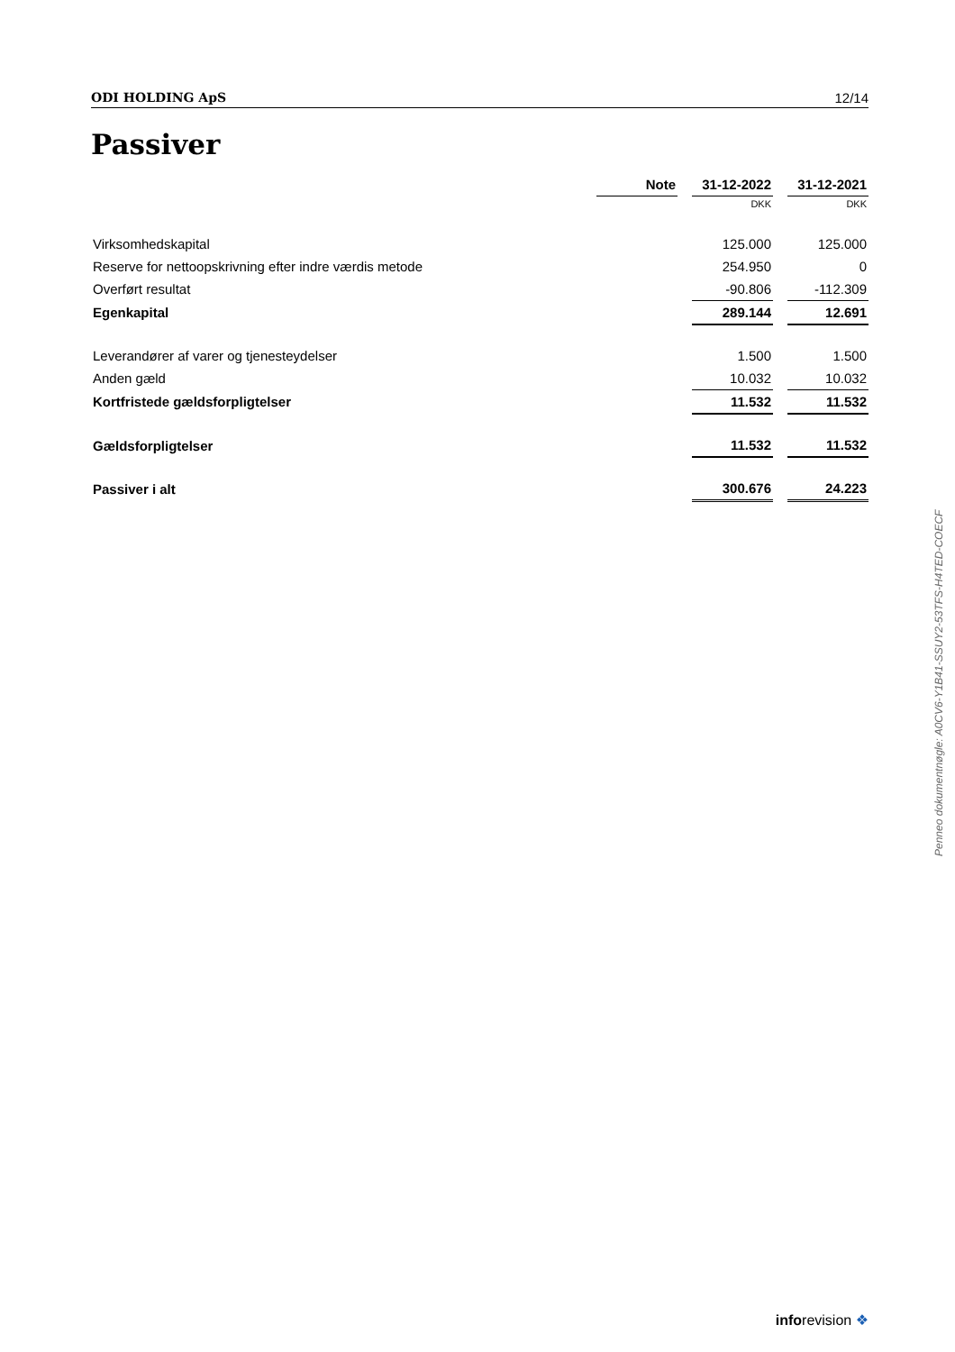ODI HOLDING ApS 12/14
Passiver
| | Note | | 31-12-2022 | | 31-12-2021 |
| | | | DKK | | DKK |
| Virksomhedskapital | | | 125.000 | | 125.000 |
| Reserve for nettoopskrivning efter indre værdis metode | | | 254.950 | | 0 |
| Overført resultat | | | -90.806 | | -112.309 |
| Egenkapital | | | 289.144 | | 12.691 |
| Leverandører af varer og tjenesteydelser | | | 1.500 | | 1.500 |
| Anden gæld | | | 10.032 | | 10.032 |
| Kortfristede gældsforpligtelser | | | 11.532 | | 11.532 |
| Gældsforpligtelser | | | 11.532 | | 11.532 |
| Passiver i alt | | | 300.676 | | 24.223 |
Penneo dokumentnøgle: A0CV6-Y1B41-SSUY2-53TFS-H4TED-COECF
inforevision ❖